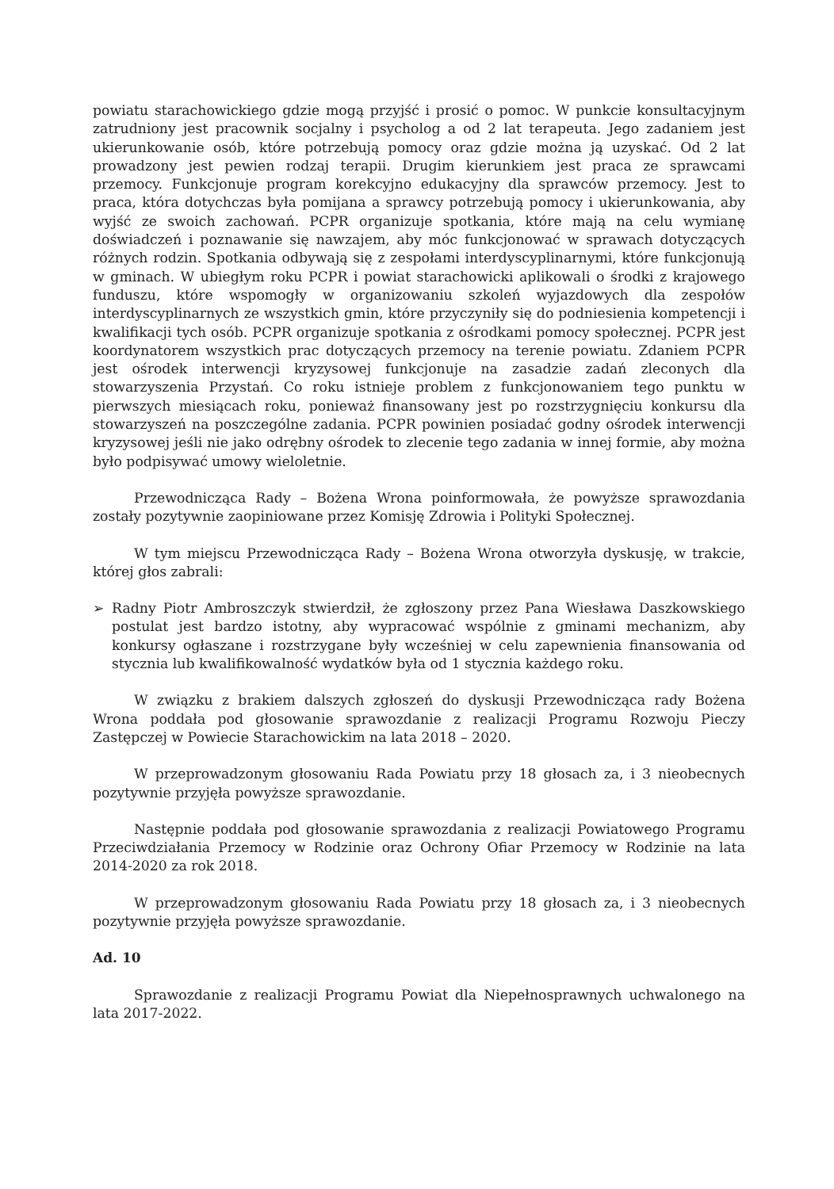powiatu starachowickiego gdzie mogą przyjść i prosić o pomoc. W punkcie konsultacyjnym zatrudniony jest pracownik socjalny i psycholog a od 2 lat terapeuta. Jego zadaniem jest ukierunkowanie osób, które potrzebują pomocy oraz gdzie można ją uzyskać. Od 2 lat prowadzony jest pewien rodzaj terapii. Drugim kierunkiem jest praca ze sprawcami przemocy. Funkcjonuje program korekcyjno edukacyjny dla sprawców przemocy. Jest to praca, która dotychczas była pomijana a sprawcy potrzebują pomocy i ukierunkowania, aby wyjść ze swoich zachowań. PCPR organizuje spotkania, które mają na celu wymianę doświadczeń i poznawanie się nawzajem, aby móc funkcjonować w sprawach dotyczących różnych rodzin. Spotkania odbywają się z zespołami interdyscyplinarnymi, które funkcjonują w gminach. W ubiegłym roku PCPR i powiat starachowicki aplikowali o środki z krajowego funduszu, które wspomogły w organizowaniu szkoleń wyjazdowych dla zespołów interdyscyplinarnych ze wszystkich gmin, które przyczyniły się do podniesienia kompetencji i kwalifikacji tych osób. PCPR organizuje spotkania z ośrodkami pomocy społecznej. PCPR jest koordynatorem wszystkich prac dotyczących przemocy na terenie powiatu. Zdaniem PCPR jest ośrodek interwencji kryzysowej funkcjonuje na zasadzie zadań zleconych dla stowarzyszenia Przystań. Co roku istnieje problem z funkcjonowaniem tego punktu w pierwszych miesiącach roku, ponieważ finansowany jest po rozstrzygnięciu konkursu dla stowarzyszeń na poszczególne zadania. PCPR powinien posiadać godny ośrodek interwencji kryzysowej jeśli nie jako odrębny ośrodek to zlecenie tego zadania w innej formie, aby można było podpisywać umowy wieloletnie.
Przewodnicząca Rady – Bożena Wrona poinformowała, że powyższe sprawozdania zostały pozytywnie zaopiniowane przez Komisję Zdrowia i Polityki Społecznej.
W tym miejscu Przewodnicząca Rady – Bożena Wrona otworzyła dyskusję, w trakcie, której głos zabrali:
➢ Radny Piotr Ambroszczyk stwierdził, że zgłoszony przez Pana Wiesława Daszkowskiego postulat jest bardzo istotny, aby wypracować wspólnie z gminami mechanizm, aby konkursy ogłaszane i rozstrzygane były wcześniej w celu zapewnienia finansowania od stycznia lub kwalifikowalność wydatków była od 1 stycznia każdego roku.
W związku z brakiem dalszych zgłoszeń do dyskusji Przewodnicząca rady Bożena Wrona poddała pod głosowanie sprawozdanie z realizacji Programu Rozwoju Pieczy Zastępczej w Powiecie Starachowickim na lata 2018 – 2020.
W przeprowadzonym głosowaniu Rada Powiatu przy 18 głosach za, i 3 nieobecnych pozytywnie przyjęła powyższe sprawozdanie.
Następnie poddała pod głosowanie sprawozdania z realizacji Powiatowego Programu Przeciwdziałania Przemocy w Rodzinie oraz Ochrony Ofiar Przemocy w Rodzinie na lata 2014-2020 za rok 2018.
W przeprowadzonym głosowaniu Rada Powiatu przy 18 głosach za, i 3 nieobecnych pozytywnie przyjęła powyższe sprawozdanie.
Ad. 10
Sprawozdanie z realizacji Programu Powiat dla Niepełnosprawnych uchwalonego na lata 2017-2022.